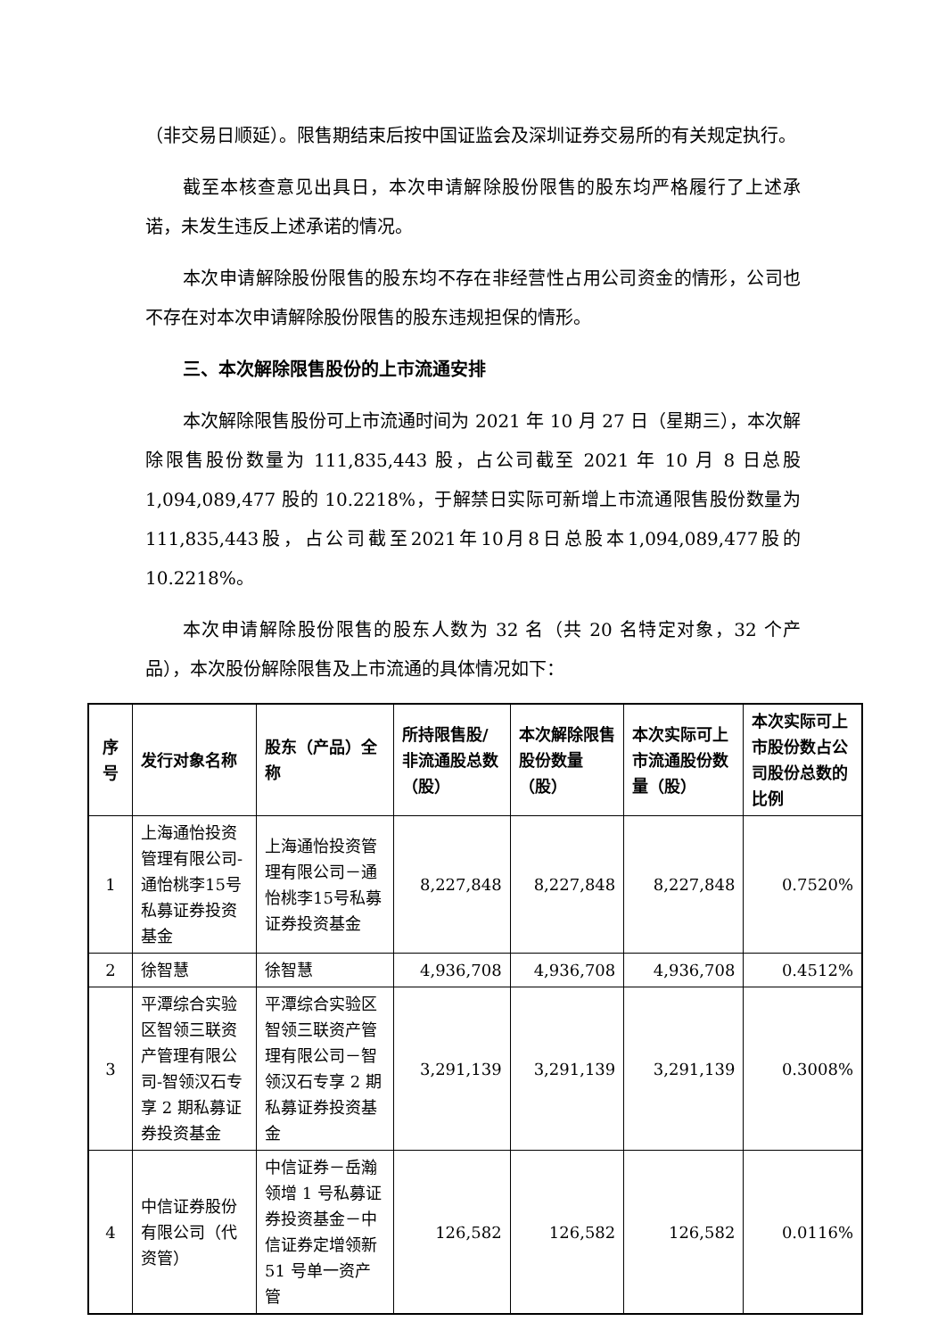（非交易日顺延）。限售期结束后按中国证监会及深圳证券交易所的有关规定执行。
截至本核查意见出具日，本次申请解除股份限售的股东均严格履行了上述承诺，未发生违反上述承诺的情况。
本次申请解除股份限售的股东均不存在非经营性占用公司资金的情形，公司也不存在对本次申请解除股份限售的股东违规担保的情形。
三、本次解除限售股份的上市流通安排
本次解除限售股份可上市流通时间为 2021 年 10 月 27 日（星期三），本次解除限售股份数量为 111,835,443 股，占公司截至 2021 年 10 月 8 日总股 1,094,089,477 股的 10.2218%，于解禁日实际可新增上市流通限售股份数量为111,835,443股，占公司截至2021年10月8日总股本1,094,089,477股的10.2218%。
本次申请解除股份限售的股东人数为 32 名（共 20 名特定对象，32 个产品），本次股份解除限售及上市流通的具体情况如下：
| 序号 | 发行对象名称 | 股东（产品）全称 | 所持限售股/非流通股总数（股） | 本次解除限售股份数量（股） | 本次实际可上市流通股份数量（股） | 本次实际可上市股份数占公司股份总数的比例 |
| --- | --- | --- | --- | --- | --- | --- |
| 1 | 上海通怡投资管理有限公司-通怡桃李15号私募证券投资基金 | 上海通怡投资管理有限公司－通怡桃李15号私募证券投资基金 | 8,227,848 | 8,227,848 | 8,227,848 | 0.7520% |
| 2 | 徐智慧 | 徐智慧 | 4,936,708 | 4,936,708 | 4,936,708 | 0.4512% |
| 3 | 平潭综合实验区智领三联资产管理有限公司-智领汉石专享 2 期私募证券投资基金 | 平潭综合实验区智领三联资产管理有限公司－智领汉石专享 2 期私募证券投资基金 | 3,291,139 | 3,291,139 | 3,291,139 | 0.3008% |
| 4 | 中信证券股份有限公司（代资管） | 中信证券－岳瀚领增 1 号私募证券投资基金－中信证券定增领新 51 号单一资产管 | 126,582 | 126,582 | 126,582 | 0.0116% |